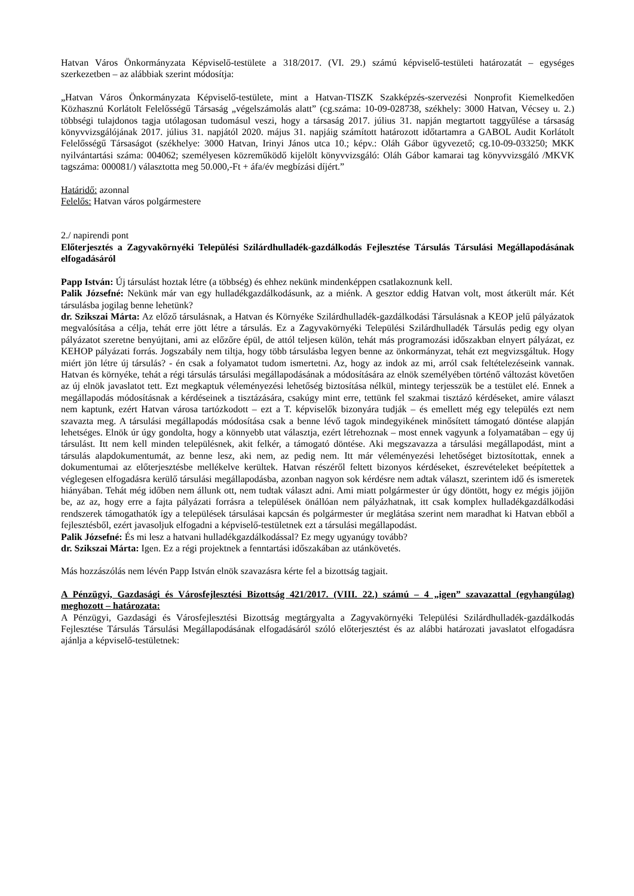Hatvan Város Önkormányzata Képviselő-testülete a 318/2017. (VI. 29.) számú képviselő-testületi határozatát – egységes szerkezetben – az alábbiak szerint módosítja:
„Hatvan Város Önkormányzata Képviselő-testülete, mint a Hatvan-TISZK Szakképzés-szervezési Nonprofit Kiemelkedően Közhasznú Korlátolt Felelősségű Társaság „végelszámolás alatt” (cg.száma: 10-09-028738, székhely: 3000 Hatvan, Vécsey u. 2.) többségi tulajdonos tagja utólagosan tudomásul veszi, hogy a társaság 2017. július 31. napján megtartott taggyűlése a társaság könyvvizsgálójának 2017. július 31. napjától 2020. május 31. napjáig számított határozott időtartamra a GABOL Audit Korlátolt Felelősségű Társaságot (székhelye: 3000 Hatvan, Irinyi János utca 10.; képv.: Oláh Gábor ügyvezető; cg.10-09-033250; MKK nyilvántartási száma: 004062; személyesen közreműködő kijelölt könyvvizsgáló: Oláh Gábor kamarai tag könyvvizsgáló /MKVK tagszáma: 000081/) választotta meg 50.000,-Ft + áfa/év megbízási díjért.”
Határidő: azonnal
Felelős: Hatvan város polgármestere
2./ napirendi pont
Előterjesztés a Zagyvakörnyéki Települési Szilárdhulladék-gazdálkodás Fejlesztése Társulás Társulási Megállapodásának elfogadásáról
Papp István: Új társulást hoztak létre (a többség) és ehhez nekünk mindenképpen csatlakoznunk kell.
Palik Józsefné: Nekünk már van egy hulladékgazdálkodásunk, az a miénk. A gesztor eddig Hatvan volt, most átkerült már. Két társulásba jogilag benne lehetünk?
dr. Szikszai Márta: Az előző társulásnak, a Hatvan és Környéke Szilárdhulladék-gazdálkodási Társulásnak a KEOP jelű pályázatok megvalósítása a célja, tehát erre jött létre a társulás. Ez a Zagyvakörnyéki Települési Szilárdhulladék Társulás pedig egy olyan pályázatot szeretne benyújtani, ami az előzőre épül, de attól teljesen külön, tehát más programozási időszakban elnyert pályázat, ez KEHOP pályázati forrás. Jogszabály nem tiltja, hogy több társulásba legyen benne az önkormányzat, tehát ezt megvizsgáltuk. Hogy miért jön létre új társulás? - én csak a folyamatot tudom ismertetni. Az, hogy az indok az mi, arról csak feltételezéseink vannak. Hatvan és környéke, tehát a régi társulás társulási megállapodásának a módosítására az elnök személyében történő változást követően az új elnök javaslatot tett. Ezt megkaptuk véleményezési lehetőség biztosítása nélkül, mintegy terjesszük be a testület elé. Ennek a megállapodás módosításnak a kérdéseinek a tisztázására, csakúgy mint erre, tettünk fel szakmai tisztázó kérdéseket, amire választ nem kaptunk, ezért Hatvan városa tartózkodott – ezt a T. képviselők bizonyára tudják – és emellett még egy település ezt nem szavazta meg. A társulási megállapodás módosítása csak a benne lévő tagok mindegyikének minősített támogató döntése alapján lehetséges. Elnök úr úgy gondolta, hogy a könnyebb utat választja, ezért létrehoznak – most ennek vagyunk a folyamatában – egy új társulást. Itt nem kell minden településnek, akit felkér, a támogató döntése. Aki megszavazza a társulási megállapodást, mint a társulás alapdokumentumát, az benne lesz, aki nem, az pedig nem. Itt már véleményezési lehetőséget biztosítottak, ennek a dokumentumai az előterjesztésbe mellékelve kerültek. Hatvan részéről feltett bizonyos kérdéseket, észrevételeket beépítettek a véglegesen elfogadásra kerülő társulási megállapodásba, azonban nagyon sok kérdésre nem adtak választ, szerintem idő és ismeretek hiányában. Tehát még időben nem állunk ott, nem tudtak választ adni. Ami miatt polgármester úr úgy döntött, hogy ez mégis jöjjön be, az az, hogy erre a fajta pályázati forrásra a települések önállóan nem pályázhatnak, itt csak komplex hulladékgazdálkodási rendszerek támogathatók így a települések társulásai kapcsán és polgármester úr meglátása szerint nem maradhat ki Hatvan ebből a fejlesztésből, ezért javasoljuk elfogadni a képviselő-testületnek ezt a társulási megállapodást.
Palik Józsefné: És mi lesz a hatvani hulladékgazdálkodással? Ez megy ugyanúgy tovább?
dr. Szikszai Márta: Igen. Ez a régi projektnek a fenntartási időszakában az utánkövetés.
Más hozzászólás nem lévén Papp István elnök szavazásra kérte fel a bizottság tagjait.
A Pénzügyi, Gazdasági és Városfejlesztési Bizottság 421/2017. (VIII. 22.) számú – 4 „igen” szavazattal (egyhangúlag) meghozott – határozata:
A Pénzügyi, Gazdasági és Városfejlesztési Bizottság megtárgyalta a Zagyvakörnyéki Települési Szilárdhulladék-gazdálkodás Fejlesztése Társulás Társulási Megállapodásának elfogadásáról szóló előterjesztést és az alábbi határozati javaslatot elfogadásra ajánlja a képviselő-testületnek: